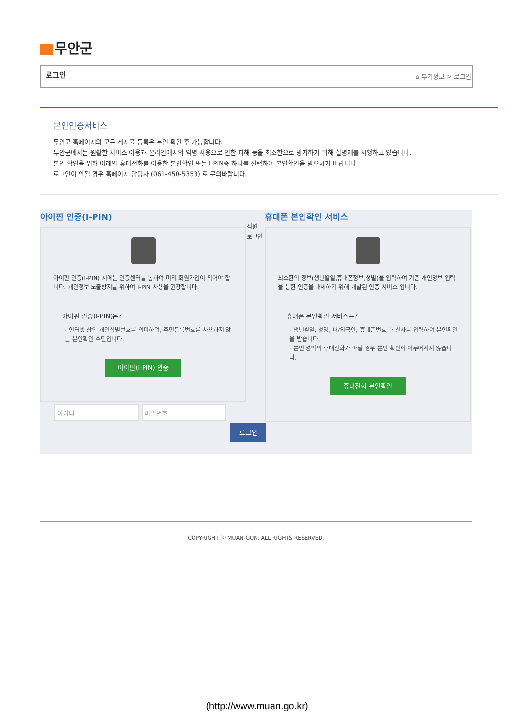무안군
로그인 ⌂ 부가정보 > 로그인
본인인증서비스
무안군 홈페이지의 모든 게시물 등록은 본인 확인 후 가능합니다.
무안군에서는 원활한 서비스 이용과 온라인에서의 익명 사용으로 인한 피해 등을 최소한으로 방지하기 위해 실명제를 시행하고 있습니다.
본인 확인을 위해 아래의 휴대전화를 이용한 본인확인 또는 I-PIN중 하나를 선택하여 본인확인을 받으시기 바랍니다.
로그인이 안될 경우 홈페이지 담당자 (061-450-5353) 로 문의바랍니다.
아이핀 인증(I-PIN)
아이핀 인증(I-PIN) 시에는 인증센터를 통하여 미리 회원가입이 되어야 합니다. 개인정보 노출방지를 위하여 I-PIN 사용을 권장합니다.
아이핀 인증(I-PIN)은?
· 인터넷 상의 개인식별번호를 의미하며, 주민등록번호를 사용하지 않는 본인확인 수단입니다.
아이핀(I-PIN) 인증
직원
로그인
휴대폰 본인확인 서비스
최소한의 정보(생년월일,휴대폰정보,성별)을 입력하여 기존 개인정보 입력을 통한 인증을 대체하기 위해 개발된 인증 서비스 입니다.
휴대폰 본인확인 서비스는?
· 생년월일, 성명, 내/외국인, 휴대폰번호, 통신사를 입력하여 본인확인을 받습니다.
· 본인 명의의 휴대전화가 아닐 경우 본인 확인이 이루어지지 않습니다.
휴대전화 본인확인
아이디 비밀번호
로그인
COPYRIGHT ⓒ MUAN-GUN. ALL RIGHTS RESERVED.
(http://www.muan.go.kr)